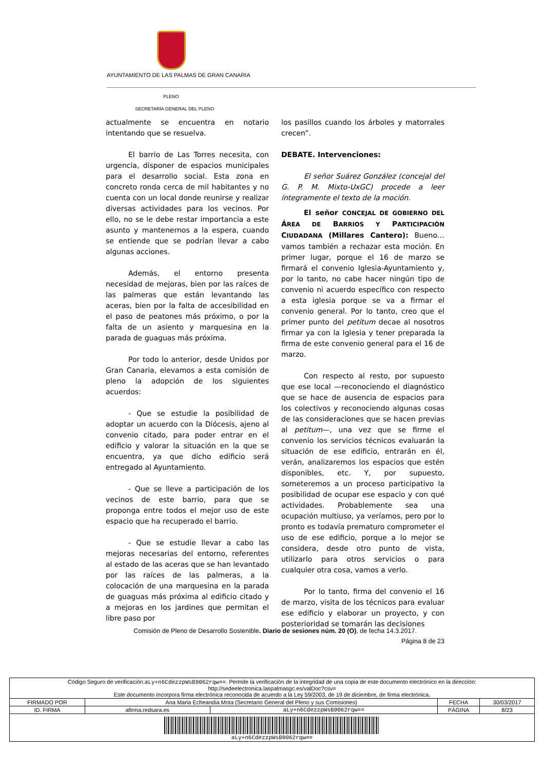AYUNTAMIENTO DE LAS PALMAS DE GRAN CANARIA
PLENO
SECRETARÍA GENERAL DEL PLENO
actualmente se encuentra en notario intentando que se resuelva.
El barrio de Las Torres necesita, con urgencia, disponer de espacios municipales para el desarrollo social. Esta zona en concreto ronda cerca de mil habitantes y no cuenta con un local donde reunirse y realizar diversas actividades para los vecinos. Por ello, no se le debe restar importancia a este asunto y mantenernos a la espera, cuando se entiende que se podrían llevar a cabo algunas acciones.
Además, el entorno presenta necesidad de mejoras, bien por las raíces de las palmeras que están levantando las aceras, bien por la falta de accesibilidad en el paso de peatones más próximo, o por la falta de un asiento y marquesina en la parada de guaguas más próxima.
Por todo lo anterior, desde Unidos por Gran Canaria, elevamos a esta comisión de pleno la adopción de los siguientes acuerdos:
- Que se estudie la posibilidad de adoptar un acuerdo con la Diócesis, ajeno al convenio citado, para poder entrar en el edificio y valorar la situación en la que se encuentra, ya que dicho edificio será entregado al Ayuntamiento.
- Que se lleve a participación de los vecinos de este barrio, para que se proponga entre todos el mejor uso de este espacio que ha recuperado el barrio.
- Que se estudie llevar a cabo las mejoras necesarias del entorno, referentes al estado de las aceras que se han levantado por las raíces de las palmeras, a la colocación de una marquesina en la parada de guaguas más próxima al edificio citado y a mejoras en los jardines que permitan el libre paso por
los pasillos cuando los árboles y matorrales crecen”.
DEBATE. Intervenciones:
El señor Suárez González (concejal del G. P. M. Mixto-UxGC) procede a leer íntegramente el texto de la moción.
El señor CONCEJAL DE GOBIERNO DEL ÁREA DE BARRIOS Y PARTICIPACIÓN CIUDADANA (Millares Cantero): Bueno… vamos también a rechazar esta moción. En primer lugar, porque el 16 de marzo se firmará el convenio Iglesia-Ayuntamiento y, por lo tanto, no cabe hacer ningún tipo de convenio ni acuerdo específico con respecto a esta iglesia porque se va a firmar el convenio general. Por lo tanto, creo que el primer punto del petitum decae al nosotros firmar ya con la Iglesia y tener preparada la firma de este convenio general para el 16 de marzo.
Con respecto al resto, por supuesto que ese local —reconociendo el diagnóstico que se hace de ausencia de espacios para los colectivos y reconociendo algunas cosas de las consideraciones que se hacen previas al petitum—, una vez que se firme el convenio los servicios técnicos evaluarán la situación de ese edificio, entrarán en él, verán, analizaremos los espacios que estén disponibles, etc. Y, por supuesto, someteremos a un proceso participativo la posibilidad de ocupar ese espacio y con qué actividades. Probablemente sea una ocupación multiuso, ya veríamos, pero por lo pronto es todavía prematuro comprometer el uso de ese edificio, porque a lo mejor se considera, desde otro punto de vista, utilizarlo para otros servicios o para cualquier otra cosa, vamos a verlo.
Por lo tanto, firma del convenio el 16 de marzo, visita de los técnicos para evaluar ese edificio y elaborar un proyecto, y con posterioridad se tomarán las decisiones
Comisión de Pleno de Desarrollo Sostenible. Diario de sesiones núm. 20 (O), de fecha 14.3.2017.
Página 8 de 23
| Código Seguro de verificación: aLy+n6CdezzpWsB9062rqw== . Permite la verificación de la integridad de una copia de este documento electrónico en la dirección: http://sedeelectronica.laspalmasgc.es/valDoc?csv= Este documento incorpora firma electrónica reconocida de acuerdo a la Ley 59/2003, de 19 de diciembre, de firma electrónica. | | | | |
| FIRMADO POR | Ana Maria Echeandia Mota (Secretario General del Pleno y sus Comisiones) | | FECHA | 30/03/2017 |
| ID. FIRMA | afirma.redsara.es | aLy+n6CdezzpWsB9062rqw== | PÁGINA | 8/23 |
| aLy+n6CdezzpWsB9062rqw== | | | | |